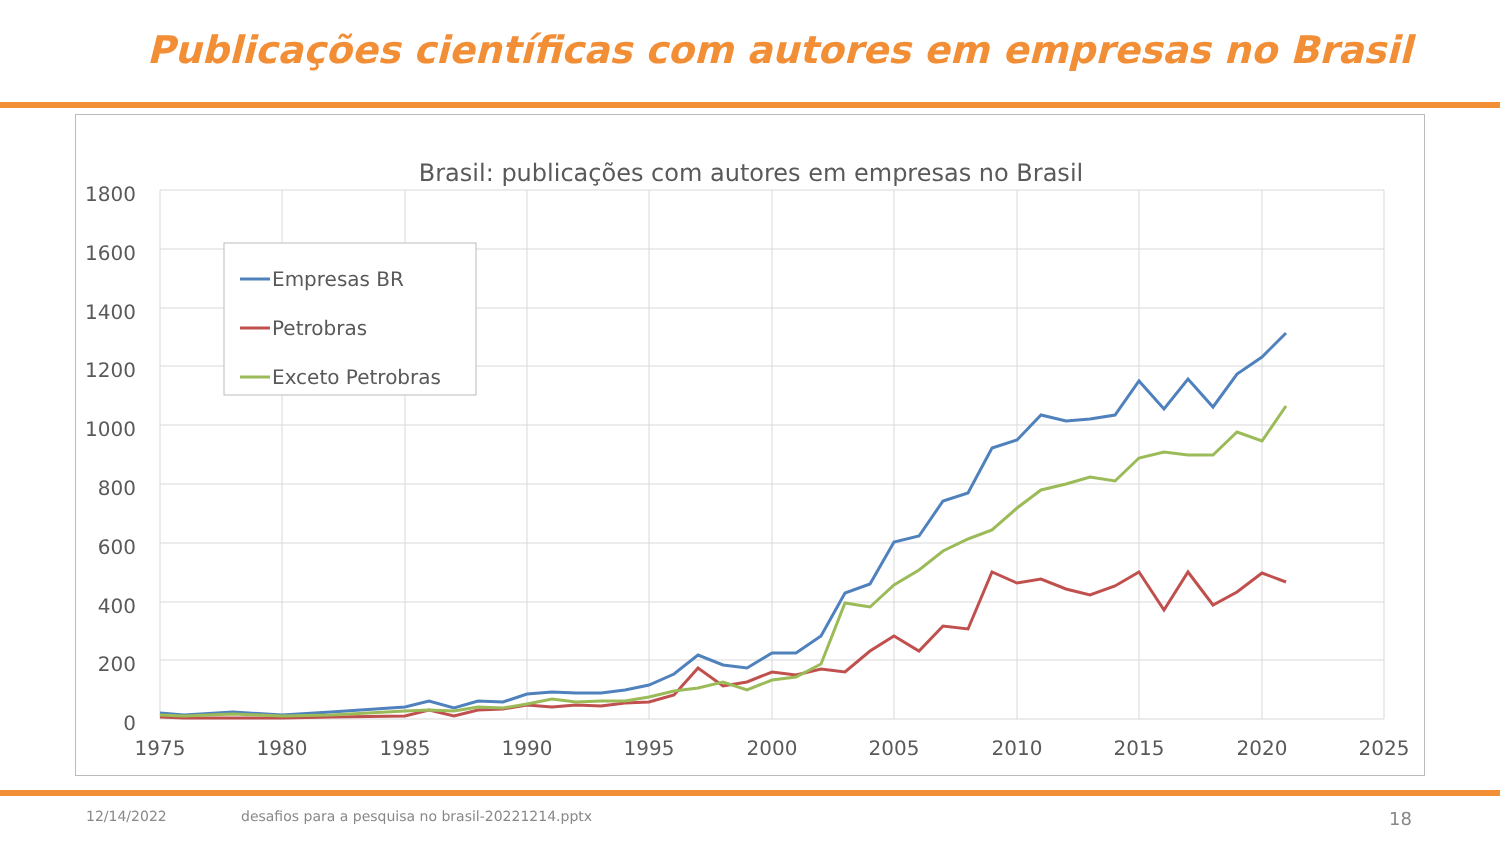Publicações científicas com autores em empresas no Brasil
Brasil: publicações com autores em empresas no Brasil
1800
1600
1400
1200
1000
800
600
400
200
0
1975
1980
1985
1990
1995
2000
2005
2010
2015
2020
2025
Empresas BR
Petrobras
Exceto Petrobras
12/14/2022 desafios para a pesquisa no brasil-20221214.pptx 18